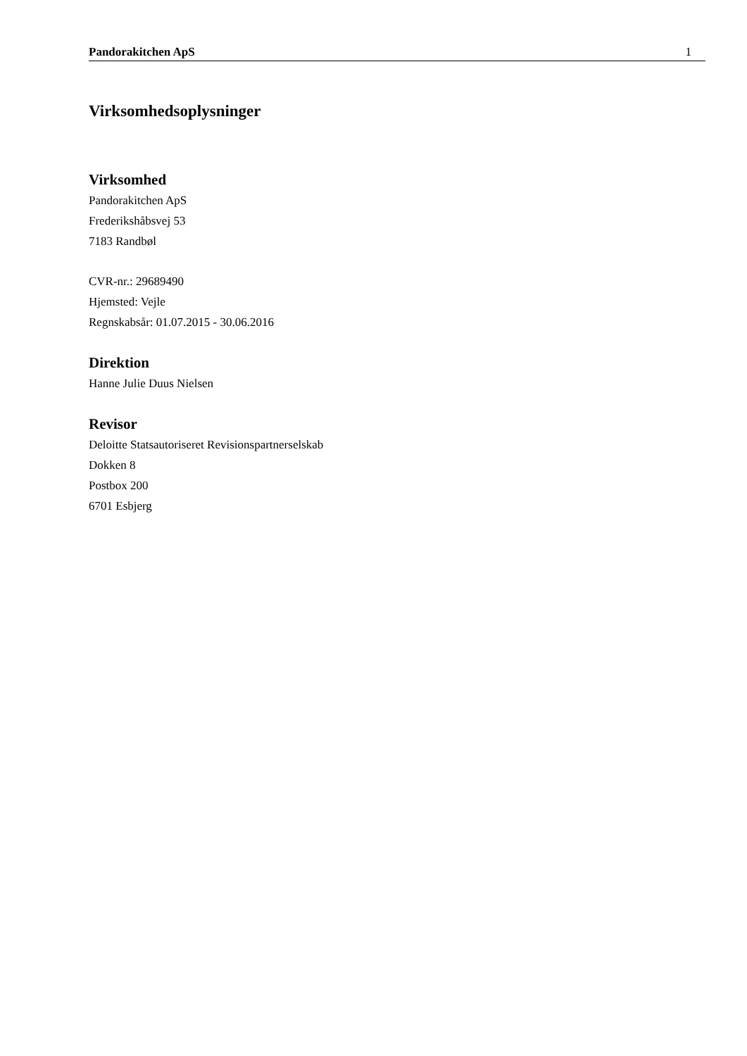Pandorakitchen ApS 1
Virksomhedsoplysninger
Virksomhed
Pandorakitchen ApS
Frederikshåbsvej 53
7183 Randbøl
CVR-nr.: 29689490
Hjemsted: Vejle
Regnskabsår: 01.07.2015 - 30.06.2016
Direktion
Hanne Julie Duus Nielsen
Revisor
Deloitte Statsautoriseret Revisionspartnerselskab
Dokken 8
Postbox 200
6701 Esbjerg